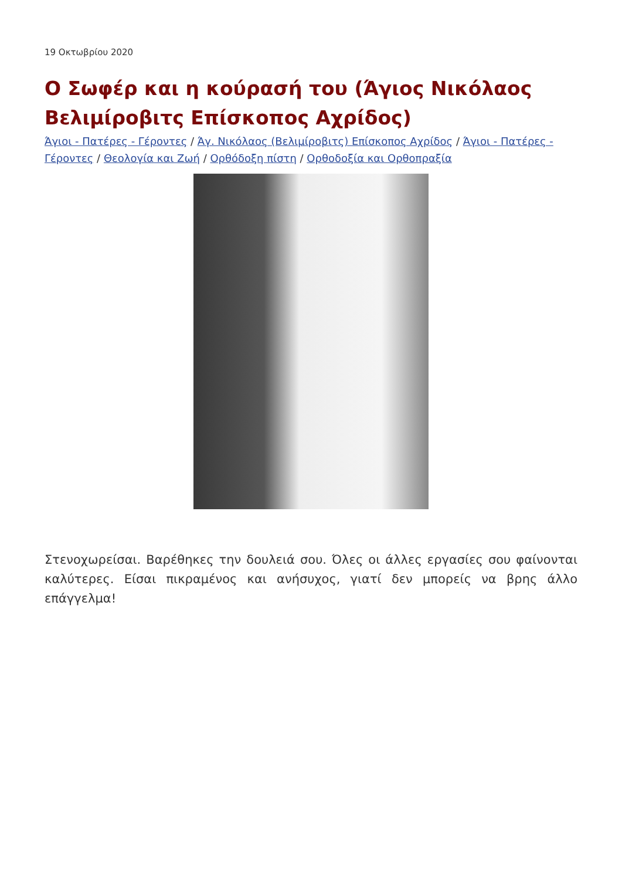19 Οκτωβρίου 2020
Ο Σωφέρ και η κούρασή του (Άγιος Νικόλαος Βελιμίροβιτς Επίσκοπος Αχρίδος)
Άγιοι - Πατέρες - Γέροντες / Άγ. Νικόλαος (Βελιμίροβιτς) Επίσκοπος Αχρίδος / Άγιοι - Πατέρες - Γέροντες / Θεολογία και Ζωή / Ορθόδοξη πίστη / Ορθοδοξία και Ορθοπραξία
Στενοχωρείσαι. Βαρέθηκες την δουλειά σου. Όλες οι άλλες εργασίες σου φαίνονται καλύτερες. Είσαι πικραμένος και ανήσυχος, γιατί δεν μπορείς να βρης άλλο επάγγελμα!